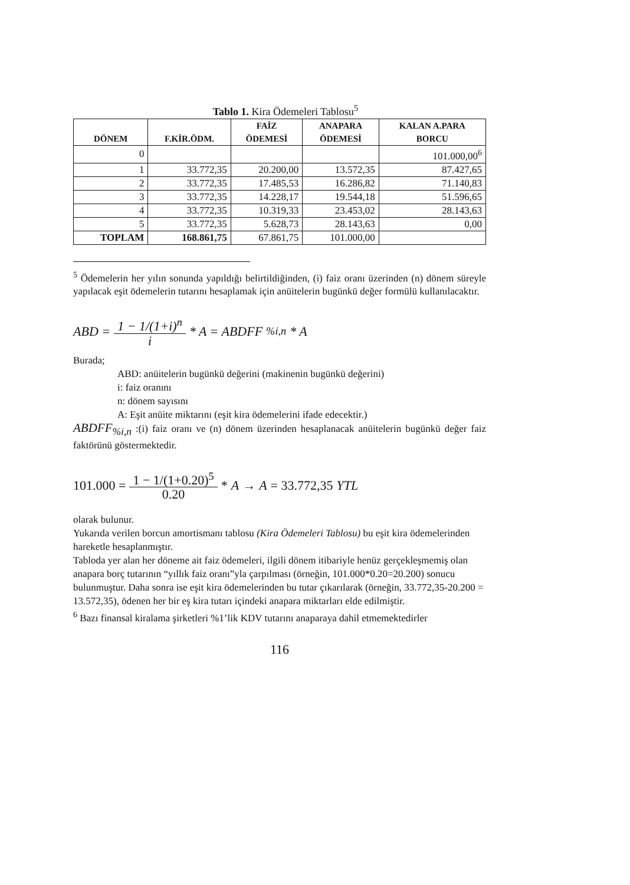Tablo 1. Kira Ödemeleri Tablosu<sup>5</sup>
| DÖNEM | F.KİR.ÖDM. | FAİZ ÖDEMESİ | ANAPARA ÖDEMESİ | KALAN A.PARA BORCU |
| --- | --- | --- | --- | --- |
| 0 | | | | 101.000,00<sup>6</sup> |
| 1 | 33.772,35 | 20.200,00 | 13.572,35 | 87.427,65 |
| 2 | 33.772,35 | 17.485,53 | 16.286,82 | 71.140,83 |
| 3 | 33.772,35 | 14.228,17 | 19.544,18 | 51.596,65 |
| 4 | 33.772,35 | 10.319,33 | 23.453,02 | 28.143,63 |
| 5 | 33.772,35 | 5.628,73 | 28.143,63 | 0,00 |
| TOPLAM | 168.861,75 | 67.861,75 | 101.000,00 | |
<sup>5</sup> Ödemelerin her yılın sonunda yapıldığı belirtildiğinden, (i) faiz oranı üzerinden (n) dönem süreyle yapılacak eşit ödemelerin tutarını hesaplamak için anüitelerin bugünkü değer formülü kullanılacaktır.
ABD = 1 − 1/(1+i)<sup>n</sup> i * A = ABDFF<sub>%i,n</sub> * A
Burada;
ABD: anüitelerin bugünkü değerini (makinenin bugünkü değerini)
i: faiz oranını
n: dönem sayısını
A: Eşit anüite miktarını (eşit kira ödemelerini ifade edecektir.)
ABDFF<sub>%i,n</sub> :(i) faiz oranı ve (n) dönem üzerinden hesaplanacak anüitelerin bugünkü değer faiz faktörünü göstermektedir.
101.000 = 1 − 1/(1+0.20)<sup>5</sup> 0.20 * A → A = 33.772,35 YTL
olarak bulunur.
Yukarıda verilen borcun amortismanı tablosu (Kira Ödemeleri Tablosu) bu eşit kira ödemelerinden hareketle hesaplanmıştır.
Tabloda yer alan her döneme ait faiz ödemeleri, ilgili dönem itibariyle henüz gerçekleşmemiş olan anapara borç tutarının “yıllık faiz oranı”yla çarpılması (örneğin, 101.000*0.20=20.200) sonucu bulunmuştur. Daha sonra ise eşit kira ödemelerinden bu tutar çıkarılarak (örneğin, 33.772,35-20.200 = 13.572,35), ödenen her bir eş kira tutarı içindeki anapara miktarları elde edilmiştir.
<sup>6</sup> Bazı finansal kiralama şirketleri %1’lik KDV tutarını anaparaya dahil etmemektedirler
116